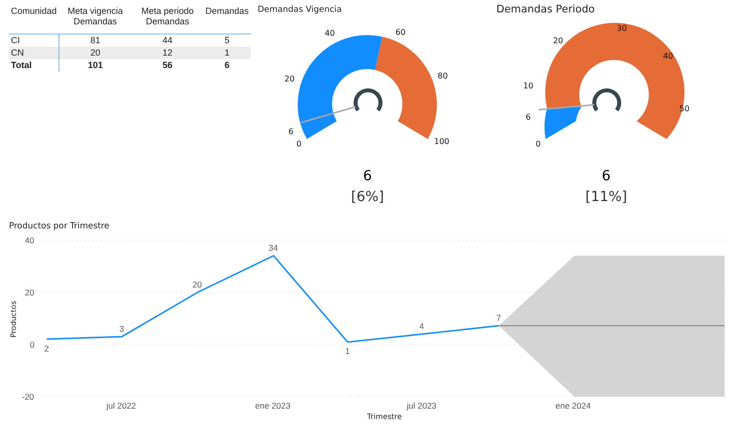| Comunidad | Meta vigencia Demandas | Meta periodo Demandas | Demandas |
| --- | --- | --- | --- |
| CI | 81 | 44 | 5 |
| CN | 20 | 12 | 1 |
| Total | 101 | 56 | 6 |
Demandas Vigencia Demandas Periodo
Productos por Trimestre
0
6
20
40
60
80
100
0
6
10
20
30
40
50
6
[6%]
6
[11%]
40
20
0
-20
2
3
20
34
1
4
7
jul 2022
ene 2023
jul 2023
ene 2024
Trimestre
Productos